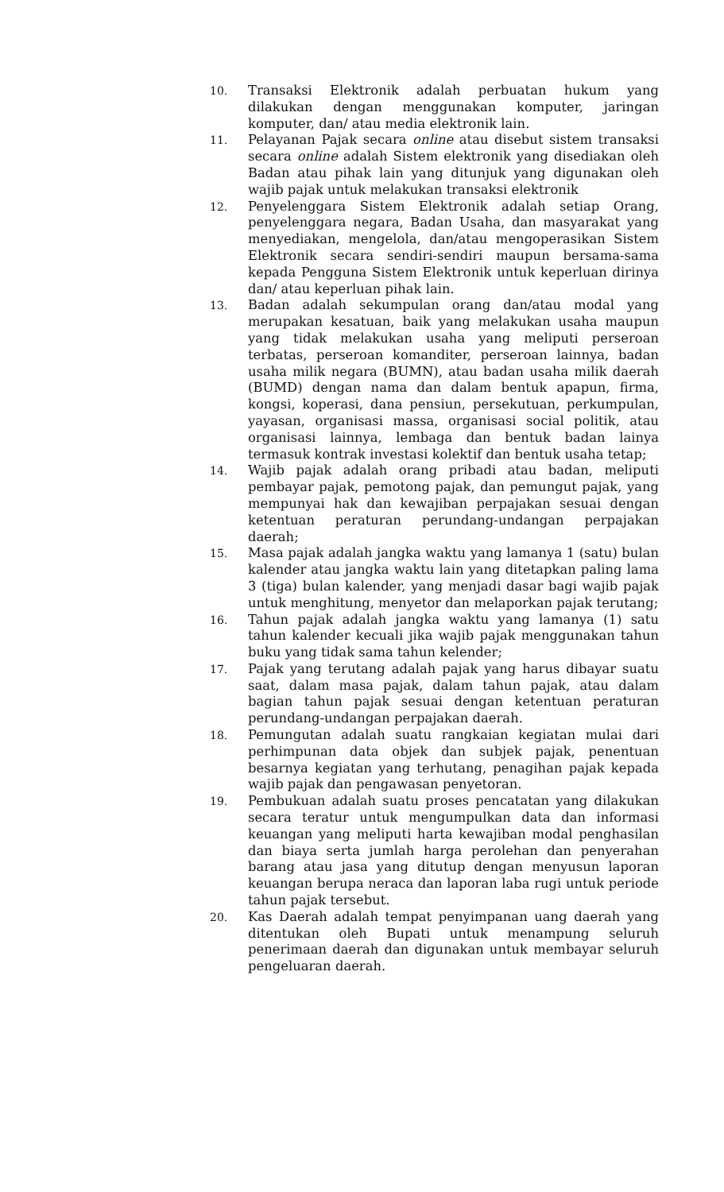10.
Transaksi Elektronik adalah perbuatan hukum yang dilakukan dengan menggunakan komputer, jaringan komputer, dan/ atau media elektronik lain.
11.
Pelayanan Pajak secara online atau disebut sistem transaksi secara online adalah Sistem elektronik yang disediakan oleh Badan atau pihak lain yang ditunjuk yang digunakan oleh wajib pajak untuk melakukan transaksi elektronik
12.
Penyelenggara Sistem Elektronik adalah setiap Orang, penyelenggara negara, Badan Usaha, dan masyarakat yang menyediakan, mengelola, dan/atau mengoperasikan Sistem Elektronik secara sendiri-sendiri maupun bersama-sama kepada Pengguna Sistem Elektronik untuk keperluan dirinya dan/ atau keperluan pihak lain.
13.
Badan adalah sekumpulan orang dan/atau modal yang merupakan kesatuan, baik yang melakukan usaha maupun yang tidak melakukan usaha yang meliputi perseroan terbatas, perseroan komanditer, perseroan lainnya, badan usaha milik negara (BUMN), atau badan usaha milik daerah (BUMD) dengan nama dan dalam bentuk apapun, firma, kongsi, koperasi, dana pensiun, persekutuan, perkumpulan, yayasan, organisasi massa, organisasi social politik, atau organisasi lainnya, lembaga dan bentuk badan lainya termasuk kontrak investasi kolektif dan bentuk usaha tetap;
14.
Wajib pajak adalah orang pribadi atau badan, meliputi pembayar pajak, pemotong pajak, dan pemungut pajak, yang mempunyai hak dan kewajiban perpajakan sesuai dengan ketentuan peraturan perundang-undangan perpajakan daerah;
15.
Masa pajak adalah jangka waktu yang lamanya 1 (satu) bulan kalender atau jangka waktu lain yang ditetapkan paling lama 3 (tiga) bulan kalender, yang menjadi dasar bagi wajib pajak untuk menghitung, menyetor dan melaporkan pajak terutang;
16.
Tahun pajak adalah jangka waktu yang lamanya (1) satu tahun kalender kecuali jika wajib pajak menggunakan tahun buku yang tidak sama tahun kelender;
17.
Pajak yang terutang adalah pajak yang harus dibayar suatu saat, dalam masa pajak, dalam tahun pajak, atau dalam bagian tahun pajak sesuai dengan ketentuan peraturan perundang-undangan perpajakan daerah.
18.
Pemungutan adalah suatu rangkaian kegiatan mulai dari perhimpunan data objek dan subjek pajak, penentuan besarnya kegiatan yang terhutang, penagihan pajak kepada wajib pajak dan pengawasan penyetoran.
19.
Pembukuan adalah suatu proses pencatatan yang dilakukan secara teratur untuk mengumpulkan data dan informasi keuangan yang meliputi harta kewajiban modal penghasilan dan biaya serta jumlah harga perolehan dan penyerahan barang atau jasa yang ditutup dengan menyusun laporan keuangan berupa neraca dan laporan laba rugi untuk periode tahun pajak tersebut.
20.
Kas Daerah adalah tempat penyimpanan uang daerah yang ditentukan oleh Bupati untuk menampung seluruh penerimaan daerah dan digunakan untuk membayar seluruh pengeluaran daerah.